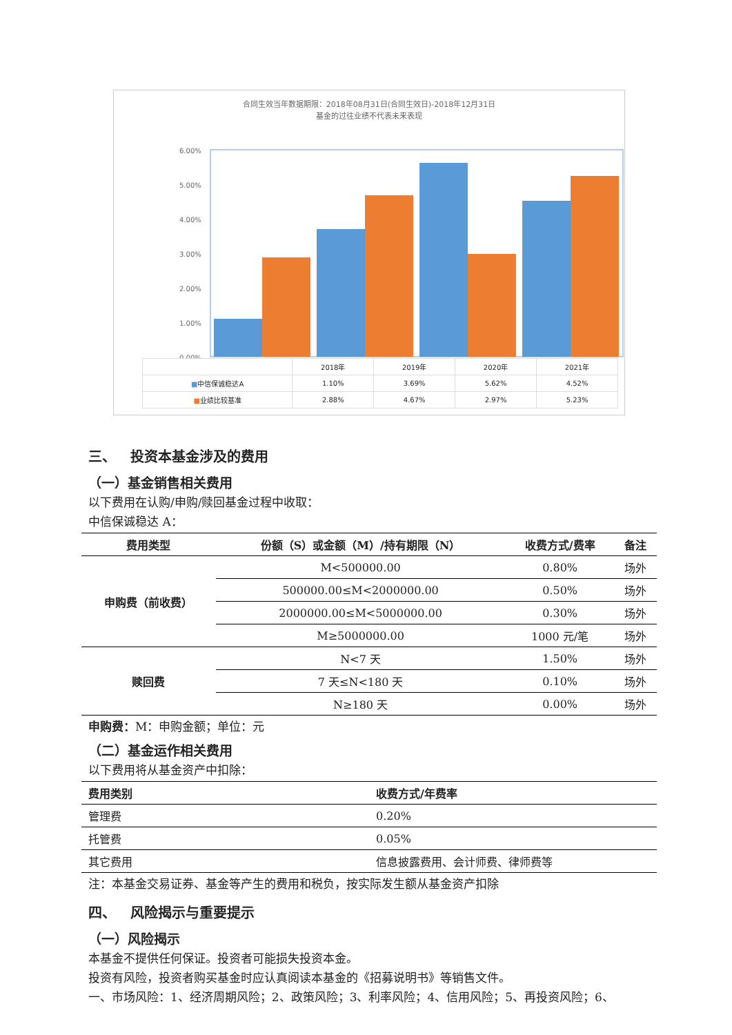合同生效当年数据期限：2018年08月31日(合同生效日)-2018年12月31日
基金的过往业绩不代表未来表现
6.00%
5.00%
4.00%
3.00%
2.00%
1.00%
0.00%
| | 2018年 | 2019年 | 2020年 | 2021年 |
| ■ 中信保诚稳达A | 1.10% | 3.69% | 5.62% | 4.52% |
| ■ 业绩比较基准 | 2.88% | 4.67% | 2.97% | 5.23% |
三、 投资本基金涉及的费用
（一）基金销售相关费用
以下费用在认购/申购/赎回基金过程中收取：
中信保诚稳达 A：
| 费用类型 | 份额（S）或金额（M）/持有期限（N） | 收费方式/费率 | 备注 |
| --- | --- | --- | --- |
| 申购费（前收费） | M<500000.00 | 0.80% | 场外 |
| | 500000.00≤M<2000000.00 | 0.50% | 场外 |
| | 2000000.00≤M<5000000.00 | 0.30% | 场外 |
| | M≥5000000.00 | 1000 元/笔 | 场外 |
| 赎回费 | N<7 天 | 1.50% | 场外 |
| | 7 天≤N<180 天 | 0.10% | 场外 |
| | N≥180 天 | 0.00% | 场外 |
申购费：M：申购金额；单位：元
（二）基金运作相关费用
以下费用将从基金资产中扣除：
| 费用类别 | 收费方式/年费率 |
| --- | --- |
| 管理费 | 0.20% |
| 托管费 | 0.05% |
| 其它费用 | 信息披露费用、会计师费、律师费等 |
注：本基金交易证券、基金等产生的费用和税负，按实际发生额从基金资产扣除
四、 风险揭示与重要提示
（一）风险揭示
本基金不提供任何保证。投资者可能损失投资本金。
投资有风险，投资者购买基金时应认真阅读本基金的《招募说明书》等销售文件。
一、市场风险：1、经济周期风险；2、政策风险；3、利率风险；4、信用风险；5、再投资风险；6、